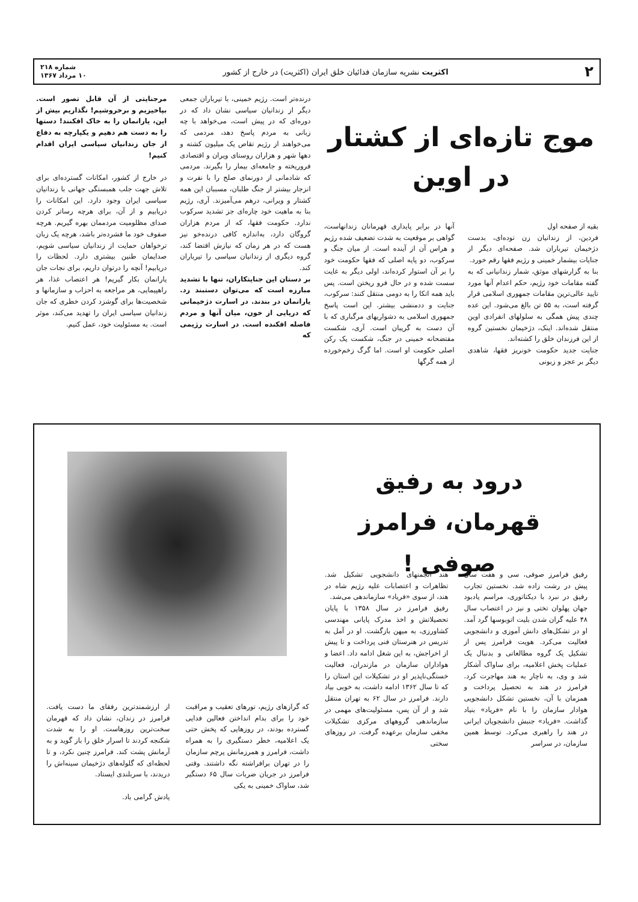۲ اکثریت نشریه سازمان فدائیان خلق ایران (اکثریت) در خارج از کشور شماره ۲۱۸
۱۰ مرداد ۱۳۶۷
موج تازه‌ای از کشتار در اوین
بقیه از صفحه اول
فردین، از زندانیان زن توده‌ای، بدست دژخیمان تیرباران شد. صفحه‌ای دیگر از جنایات بیشمار خمینی و رژیم فقها رقم خورد.
بنا به گزارشهای موثق، شمار زندانیانی که به گفته مقامات خود رژیم، حکم اعدام آنها مورد تایید عالی‌ترین مقامات جمهوری اسلامی قرار گرفته است، به ۵۵ تن بالغ می‌شود. این عده چندی پیش همگی به سلولهای انفرادی اوین منتقل شده‌اند. اینک، دژخیمان نخستین گروه از این فرزندان خلق را کشته‌اند.
جنایت جدید حکومت خونریز فقها، شاهدی دیگر بر عجز و زبونی
آنها در برابر پایداری قهرمانان زندانهاست، گواهی بر موقعیت به شدت تضعیف شده رژیم و هراس آن از آینده است. از میان جنگ و سرکوب، دو پایه اصلی که فقها حکومت خود را بر آن استوار کرده‌اند، اولی دیگر به غایت سست شده و در حال فرو ریختن است. پس باید همه اتکا را به دومی منتقل کنند: سرکوب، جنایت و ددمنشی بیشتر. این است پاسخ جمهوری اسلامی به دشواریهای مرگباری که با آن دست به گریبان است. آری، شکست مفتضحانه خمینی در جنگ، شکست یک رکن اصلی حکومت او است. اما گرگ زخم‌خورده از همه گرگها
درنده‌تر است. رژیم خمینی، با تیرباران جمعی دیگر از زندانیان سیاسی نشان داد که در دوره‌ای که در پیش است، می‌خواهد با چه زبانی به مردم پاسخ دهد، مردمی که می‌خواهند از رژیم تقاص یک میلیون کشته و دهها شهر و هزاران روستای ویران و اقتصادی فروریخته و جامعه‌ای بیمار را بگیرند. مردمی که شادمانی از دورنمای صلح را با نفرت و انزجار بیشتر از جنگ طلبان، مسببان این همه کشتار و ویرانی، درهم می‌آمیزند. آری، رژیم بنا به ماهیت خود چاره‌ای جز تشدید سرکوب ندارد. حکومت فقها، که از مردم هزاران گروگان دارد، به‌اندازه کافی درنده‌خو نیز هست که در هر زمان که نیازش اقتضا کند، گروه دیگری از زندانیان سیاسی را تیرباران کند.
بر دستان این جنایتکاران، تنها با تشدید مبارزه است که می‌توان دستبند زد. یارانمان در بندند. در اسارت دژخیمانی که دریایی از خون، میان آنها و مردم فاصله افکنده است. در اسارت رژیمی که
مرجنایتی از آن قابل تصور است. بپاخیزیم و برخروشیم! نگذاریم بیش از این، یارانمان را به خاک افکنند! دستها را به دست هم دهیم و یکپارچه به دفاع از جان زندانیان سیاسی ایران اقدام کنیم!
در خارج از کشور، امکانات گسترده‌ای برای تلاش جهت جلب همبستگی جهانی با زندانیان سیاسی ایران وجود دارد. این امکانات را دریابیم و از آن، برای هرچه رساتر کردن صدای مظلومیت مردممان بهره گیریم. هرچه صفوف خود ما فشرده‌تر باشد، هرچه یک زبان ترخواهان حمایت از زندانیان سیاسی شویم، صدایمان طنین بیشتری دارد. لحظات را دریابیم! آنچه را درتوان داریم، برای نجات جان یارانمان بکار گیریم! هر اعتصاب غذا، هر راهپیمایی، هر مراجعه به احزاب و سازمانها و شخصیت‌ها برای گوشزد کردن خطری که جان زندانیان سیاسی ایران را تهدید می‌کند، موثر است. به مسئولیت خود، عمل کنیم.
درود به رفیق قهرمان، فرامرز صوفی !
رفیق فرامرز صوفی، سی و هفت سال پیش در رشت زاده شد. نخستین تجارب رفیق در نبرد با دیکتاتوری، مراسم یادبود جهان پهلوان تختی و نیز در اعتصاب سال ۴۸ علیه گران شدن بلیت اتوبوسها گرد آمد. او در تشکل‌های دانش آموزی و دانشجویی فعالیت می‌کرد. هویت فرامرز پس از تشکیل یک گروه مطالعاتی و بدنبال یک عملیات پخش اعلامیه، برای ساواک آشکار شد و وی، به ناچار به هند مهاجرت کرد. فرامرز در هند به تحصیل پرداخت و همزمان با آن، نخستین تشکل دانشجویی هوادار سازمان را با نام «فریاد» بنیاد گذاشت. «فریاد» جنبش دانشجویان ایرانی در هند را راهبری می‌کرد. توسط همین سازمان، در سراسر
هند انجمنهای دانشجویی تشکیل شد. تظاهرات و اعتصابات علیه رژیم شاه در هند، از سوی «فریاد» سازماندهی می‌شد.
رفیق فرامرز در سال ۱۳۵۸ با پایان تحصیلاتش و اخذ مدرک پایانی مهندسی کشاورزی، به میهن بازگشت. او در آمل به تدریس در هنرستان فنی پرداخت و تا پیش از اخراجش، به این شغل ادامه داد. اعضا و هواداران سازمان در مازندران، فعالیت خستگی‌ناپذیر او در تشکیلات این استان را که تا سال ۱۳۶۲ ادامه داشت، به خوبی بیاد دارند. فرامرز در سال ۶۲ به تهران منتقل شد و از آن پس، مسئولیت‌های مهمی در سازماندهی گروههای مرکزی تشکیلات مخفی سازمان برعهده گرفت. در روزهای سختی
که گرازهای رژیم، تورهای تعقیب و مراقبت خود را برای بدام انداختن فعالین فدایی گسترده بودند، در روزهایی که پخش حتی یک اعلامیه، خطر دستگیری را به همراه داشت، فرامرز و همرزمانش پرچم سازمان را در تهران برافراشته نگه داشتند. وقتی فرامرز در جریان ضربات سال ۶۵ دستگیر شد، ساواک خمینی به یکی
از ارزشمندترین رفقای ما دست یافت. فرامرز در زندان، نشان داد که قهرمان سخت‌ترین روزهاست. او را به شدت شکنجه کردند تا اسرار خلق را باز گوید و به آرمانش پشت کند. فرامرز چنین نکرد، و تا لحظه‌ای که گلوله‌های دژخیمان سینه‌اش را دریدند، با سربلندی ایستاد.
یادش گرامی باد.